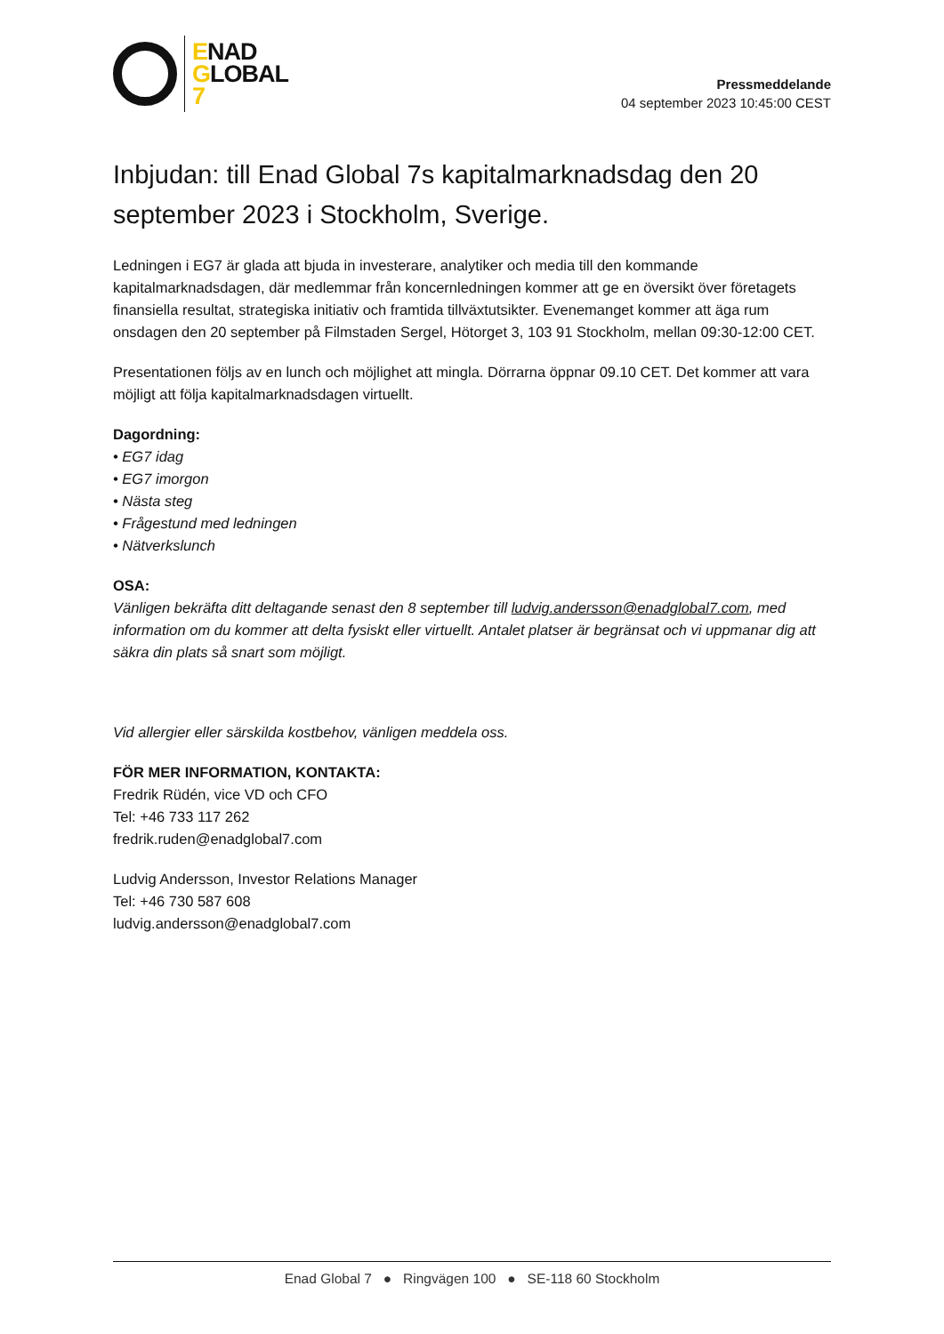ENAD
GLOBAL
7
Pressmeddelande
04 september 2023 10:45:00 CEST
Inbjudan: till Enad Global 7s kapitalmarknadsdag den 20 september 2023 i Stockholm, Sverige.
Ledningen i EG7 är glada att bjuda in investerare, analytiker och media till den kommande kapitalmarknadsdagen, där medlemmar från koncernledningen kommer att ge en översikt över företagets finansiella resultat, strategiska initiativ och framtida tillväxtutsikter. Evenemanget kommer att äga rum onsdagen den 20 september på Filmstaden Sergel, Hötorget 3, 103 91 Stockholm, mellan 09:30-12:00 CET.
Presentationen följs av en lunch och möjlighet att mingla. Dörrarna öppnar 09.10 CET. Det kommer att vara möjligt att följa kapitalmarknadsdagen virtuellt.
Dagordning:
• EG7 idag
• EG7 imorgon
• Nästa steg
• Frågestund med ledningen
• Nätverkslunch
OSA:
Vänligen bekräfta ditt deltagande senast den 8 september till ludvig.andersson@enadglobal7.com, med information om du kommer att delta fysiskt eller virtuellt. Antalet platser är begränsat och vi uppmanar dig att säkra din plats så snart som möjligt.
Vid allergier eller särskilda kostbehov, vänligen meddela oss.
FÖR MER INFORMATION, KONTAKTA:
Fredrik Rüdén, vice VD och CFO
Tel: +46 733 117 262
fredrik.ruden@enadglobal7.com
Ludvig Andersson, Investor Relations Manager
Tel: +46 730 587 608
ludvig.andersson@enadglobal7.com
Enad Global 7 ● Ringvägen 100 ● SE-118 60 Stockholm